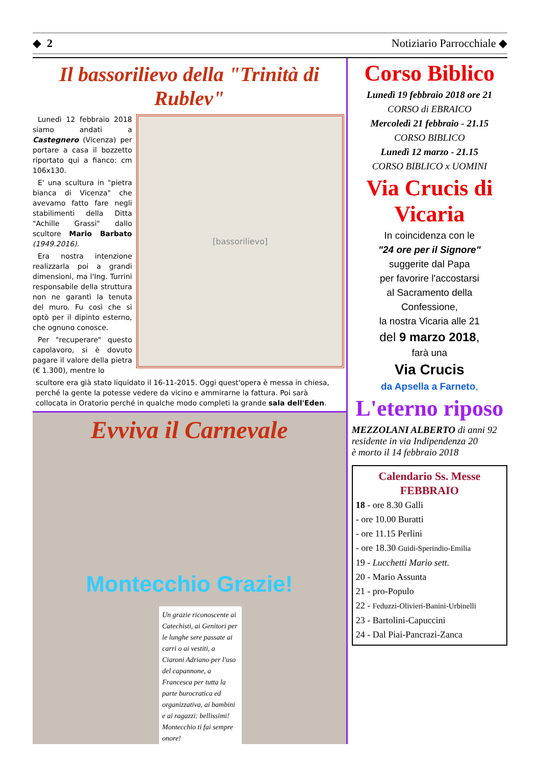◆ 2 Notiziario Parrocchiale ◆
Il bassorilievo della "Trinità di Rublev"
Lunedì 12 febbraio 2018 siamo andati a Castegnero (Vicenza) per portare a casa il bozzetto riportato qui a fianco: cm 106x130.
E' una scultura in "pietra bianca di Vicenza" che avevamo fatto fare negli stabilimenti della Ditta "Achille Grassi" dallo scultore Mario Barbato (1949.2016).
Era nostra intenzione realizzarla poi a grandi dimensioni, ma l'Ing. Turrini responsabile della struttura non ne garantì la tenuta del muro. Fu così che si optò per il dipinto esterno, che ognuno conosce.
Per "recuperare" questo capolavoro, si è dovuto pagare il valore della pietra (€ 1.300), mentre lo
[bassorilievo]
scultore era già stato liquidato il 16-11-2015. Oggi quest'opera è messa in chiesa, perché la gente la potesse vedere da vicino e ammirarne la fattura. Poi sarà collocata in Oratorio perché in qualche modo completi la grande sala dell'Eden.
Evviva il Carnevale
Montecchio Grazie!
Un grazie riconoscente ai Catechisti, ai Genitori per le lunghe sere passate ai carri o ai vestiti, a Ciaroni Adriano per l'uso del capannone, a Francesca per tutta la parte burocratica ed organizzativa, ai bambini e ai ragazzi: bellissimi! Montecchio ti fai sempre onore!
Corso Biblico
Lunedì 19 febbraio 2018 ore 21
CORSO di EBRAICO
Mercoledì 21 febbraio - 21.15
CORSO BIBLICO
Lunedì 12 marzo - 21.15
CORSO BIBLICO x UOMINI
Via Crucis di Vicaria
In coincidenza con le
"24 ore per il Signore"
suggerite dal Papa
per favorire l'accostarsi
al Sacramento della
Confessione,
la nostra Vicaria alle 21
del 9 marzo 2018,
farà una
Via Crucis
da Apsella a Farneto,
L'eterno riposo
MEZZOLANI ALBERTO di anni 92
residente in via Indipendenza 20
è morto il 14 febbraio 2018
Calendario Ss. Messe
FEBBRAIO
18 - ore 8.30 Galli
- ore 10.00 Buratti
- ore 11.15 Perlini
- ore 18.30 Guidi-Sperindio-Emilia
19 - Lucchetti Mario sett.
20 - Mario Assunta
21 - pro-Populo
22 - Feduzzi-Olivieri-Banini-Urbinelli
23 - Bartolini-Capuccini
24 - Dal Piai-Pancrazi-Zanca